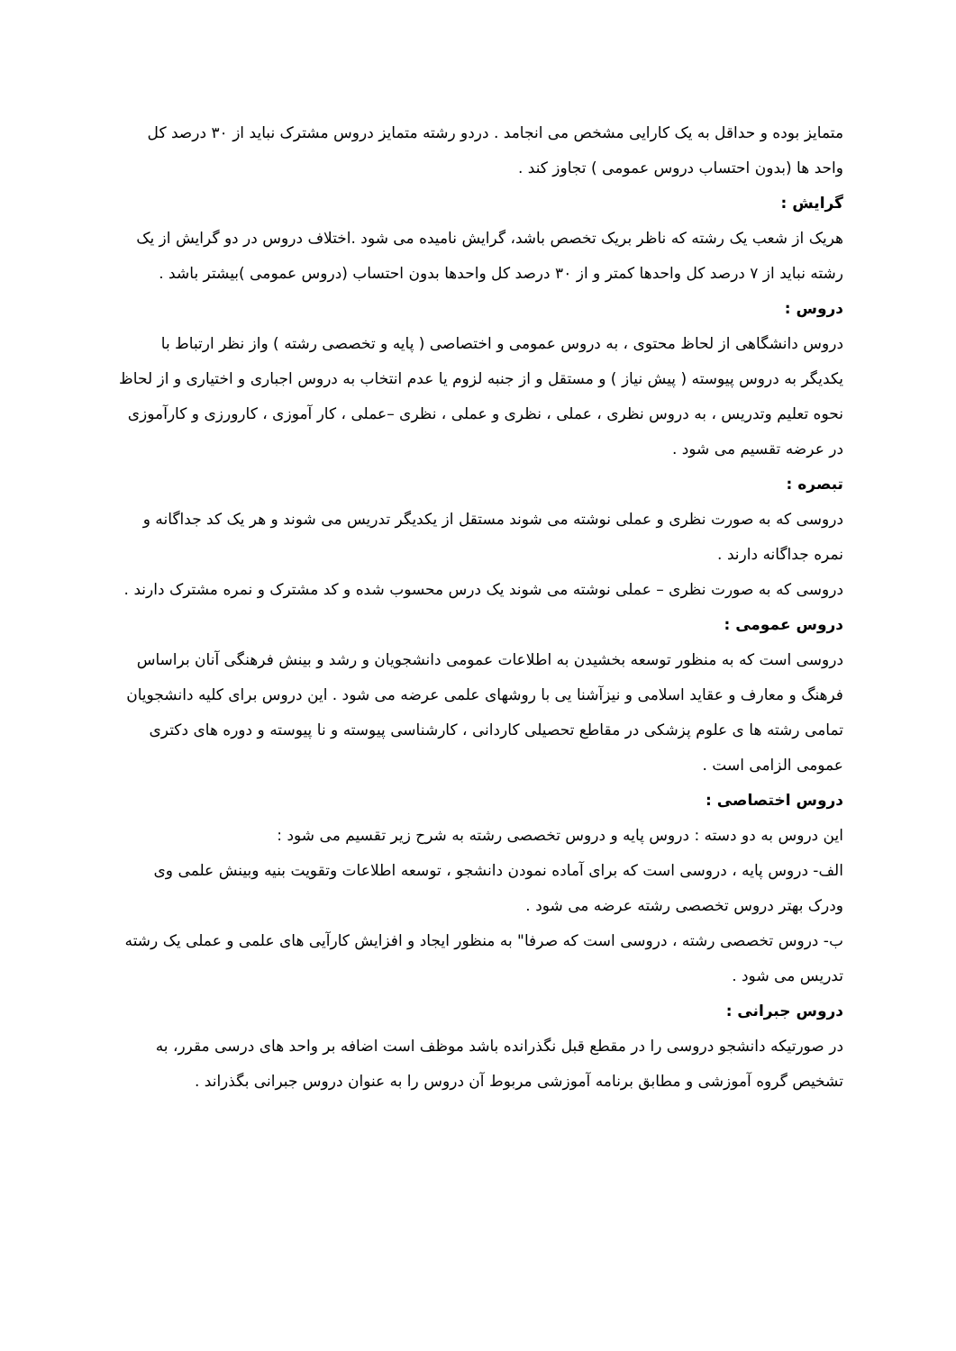متمایز بوده و حداقل به یک کارایی مشخص می انجامد . دردو رشته متمایز دروس مشترک نباید از ۳۰ درصد کل واحد ها (بدون احتساب دروس عمومی ) تجاوز کند .
گرایش :
هریک از شعب یک رشته که ناظر بریک تخصص باشد، گرایش نامیده می شود .اختلاف دروس در دو گرایش از یک رشته نباید از ۷ درصد کل واحدها کمتر و از ۳۰ درصد کل واحدها بدون احتساب (دروس عمومی )بیشتر باشد .
دروس :
دروس دانشگاهی از لحاظ محتوی ، به دروس عمومی و اختصاصی ( پایه و تخصصی رشته ) واز نظر ارتباط با یکدیگر به دروس پیوسته ( پیش نیاز ) و مستقل و از جنبه لزوم یا عدم انتخاب به دروس اجباری و اختیاری و از لحاظ نحوه تعلیم وتدریس ، به دروس نظری ، عملی ، نظری و عملی ، نظری –عملی ، کار آموزی ، کارورزی و کارآموزی در عرضه تقسیم می شود .
تبصره :
دروسی که به صورت نظری و عملی نوشته می شوند مستقل از یکدیگر تدریس می شوند و هر یک کد جداگانه و نمره جداگانه دارند .
دروسی که به صورت نظری – عملی نوشته می شوند یک درس محسوب شده و کد مشترک و نمره مشترک دارند .
دروس عمومی :
دروسی است که به منظور توسعه بخشیدن به اطلاعات عمومی دانشجویان و رشد و بینش فرهنگی آنان براساس فرهنگ و معارف و عقاید اسلامی و نیزآشنا یی با روشهای علمی عرضه می شود . این دروس برای کلیه دانشجویان تمامی رشته ها ی علوم پزشکی در مقاطع تحصیلی کاردانی ، کارشناسی پیوسته و نا پیوسته و دوره های دکتری عمومی الزامی است .
دروس اختصاصی :
این دروس به دو دسته : دروس پایه و دروس تخصصی رشته به شرح زیر تقسیم می شود :
الف- دروس پایه ، دروسی است که برای آماده نمودن دانشجو ، توسعه اطلاعات وتقویت بنیه وبینش علمی وی ودرک بهتر دروس تخصصی رشته عرضه می شود .
ب- دروس تخصصی رشته ، دروسی است که صرفا" به منظور ایجاد و افزایش کارآیی های علمی و عملی یک رشته تدریس می شود .
دروس جبرانی :
در صورتیکه دانشجو دروسی را در مقطع قبل نگذرانده باشد موظف است اضافه بر واحد های درسی مقرر، به تشخیص گروه آموزشی و مطابق برنامه آموزشی مربوط آن دروس را به عنوان دروس جبرانی بگذراند .